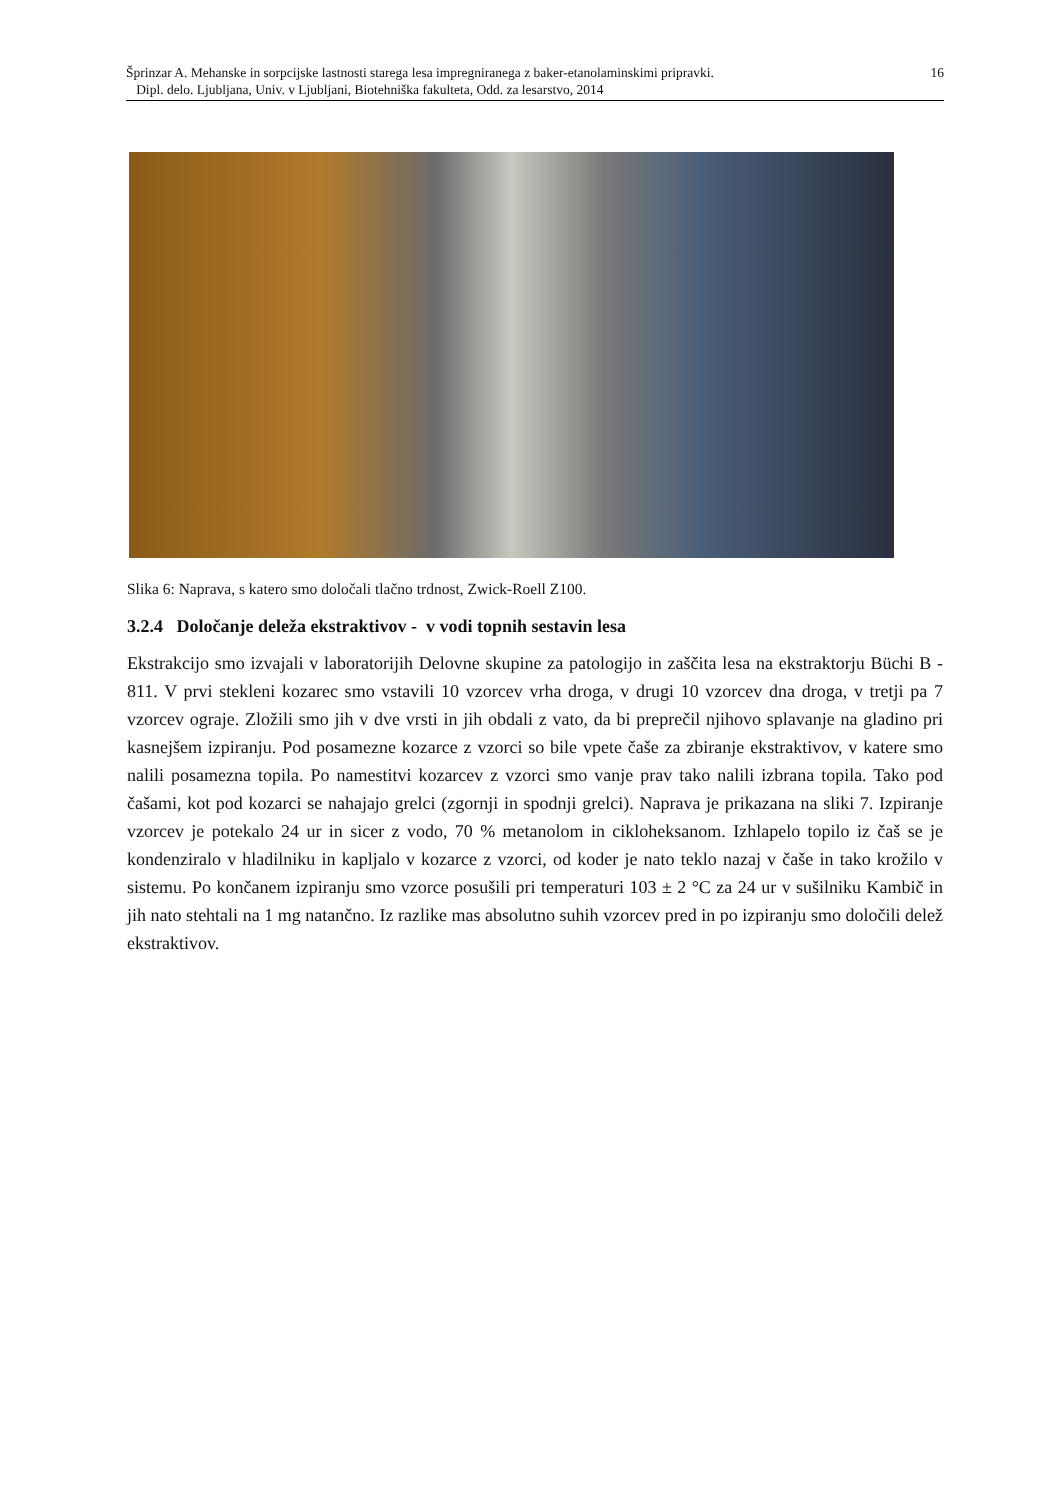16 Šprinzar A. Mehanske in sorpcijske lastnosti starega lesa impregniranega z baker-etanolaminskimi pripravki.
Dipl. delo. Ljubljana, Univ. v Ljubljani, Biotehniška fakulteta, Odd. za lesarstvo, 2014
Slika 6: Naprava, s katero smo določali tlačno trdnost, Zwick-Roell Z100.
3.2.4 Določanje deleža ekstraktivov - v vodi topnih sestavin lesa
Ekstrakcijo smo izvajali v laboratorijih Delovne skupine za patologijo in zaščita lesa na ekstraktorju Büchi B - 811. V prvi stekleni kozarec smo vstavili 10 vzorcev vrha droga, v drugi 10 vzorcev dna droga, v tretji pa 7 vzorcev ograje. Zložili smo jih v dve vrsti in jih obdali z vato, da bi preprečil njihovo splavanje na gladino pri kasnejšem izpiranju. Pod posamezne kozarce z vzorci so bile vpete čaše za zbiranje ekstraktivov, v katere smo nalili posamezna topila. Po namestitvi kozarcev z vzorci smo vanje prav tako nalili izbrana topila. Tako pod čašami, kot pod kozarci se nahajajo grelci (zgornji in spodnji grelci). Naprava je prikazana na sliki 7. Izpiranje vzorcev je potekalo 24 ur in sicer z vodo, 70 % metanolom in cikloheksanom. Izhlapelo topilo iz čaš se je kondenziralo v hladilniku in kapljalo v kozarce z vzorci, od koder je nato teklo nazaj v čaše in tako krožilo v sistemu. Po končanem izpiranju smo vzorce posušili pri temperaturi 103 ± 2 °C za 24 ur v sušilniku Kambič in jih nato stehtali na 1 mg natančno. Iz razlike mas absolutno suhih vzorcev pred in po izpiranju smo določili delež ekstraktivov.